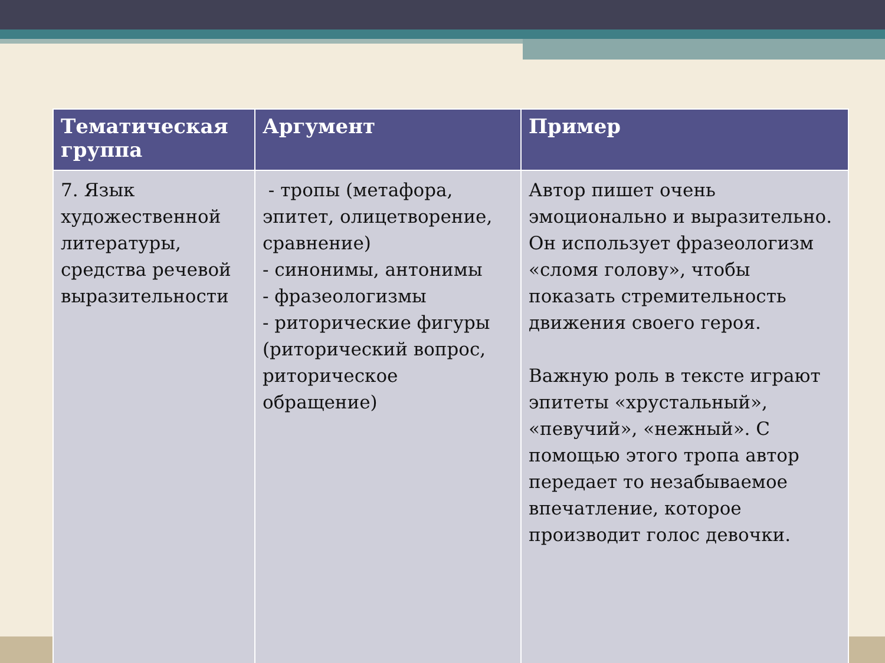| Тематическая группа | Аргумент | Пример |
| --- | --- | --- |
| 7. Язык художественной литературы, средства речевой выразительности | - тропы (метафора, эпитет, олицетворение, сравнение) - синонимы, антонимы - фразеологизмы - риторические фигуры (риторический вопрос, риторическое обращение) | Автор пишет очень эмоционально и выразительно. Он использует фразеологизм «сломя голову», чтобы показать стремительность движения своего героя. Важную роль в тексте играют эпитеты «хрустальный», «певучий», «нежный». С помощью этого тропа автор передает то незабываемое впечатление, которое производит голос девочки. |